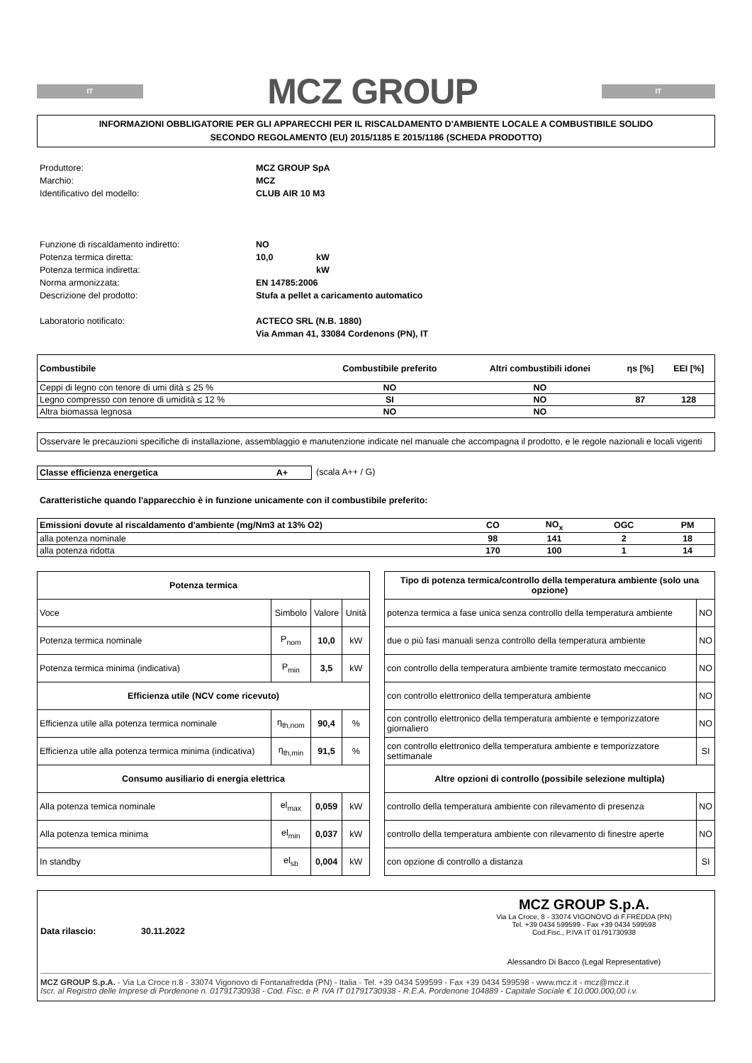IT
MCZ GROUP
IT
INFORMAZIONI OBBLIGATORIE PER GLI APPARECCHI PER IL RISCALDAMENTO D'AMBIENTE LOCALE A COMBUSTIBILE SOLIDO
SECONDO REGOLAMENTO (EU) 2015/1185 E 2015/1186 (SCHEDA PRODOTTO)
Produttore: MCZ GROUP SpA Marchio: MCZ Identificativo del modello: CLUB AIR 10 M3
Funzione di riscaldamento indiretto: NO Potenza termica diretta: 10,0 kW Potenza termica indiretta: kW Norma armonizzata: EN 14785:2006 Descrizione del prodotto: Stufa a pellet a caricamento automatico
Laboratorio notificato: ACTECO SRL (N.B. 1880)
Via Amman 41, 33084 Cordenons (PN), IT
| Combustibile | Combustibile preferito | Altri combustibili idonei | ηs [%] | EEI [%] |
| Ceppi di legno con tenore di umi dità ≤ 25 % | NO | NO | | |
| Legno compresso con tenore di umidità ≤ 12 % | SI | NO | 87 | 128 |
| Altra biomassa legnosa | NO | NO | | |
Osservare le precauzioni specifiche di installazione, assemblaggio e manutenzione indicate nel manuale che accompagna il prodotto, e le regole nazionali e locali vigenti
Classe efficienza energetica A+ (scala A++ / G)
Caratteristiche quando l'apparecchio è in funzione unicamente con il combustibile preferito:
| Emissioni dovute al riscaldamento d'ambiente (mg/Nm3 at 13% O2) | CO | NO<sub>x</sub> | OGC | PM |
| alla potenza nominale | 98 | 141 | 2 | 18 |
| alla potenza ridotta | 170 | 100 | 1 | 14 |
| Potenza termica | | | |
| --- | --- | --- | --- |
| Voce | Simbolo | Valore | Unità |
| Potenza termica nominale | P<sub>nom</sub> | 10,0 | kW |
| Potenza termica minima (indicativa) | P<sub>min</sub> | 3,5 | kW |
| Efficienza utile (NCV come ricevuto) | | | |
| Efficienza utile alla potenza termica nominale | η<sub>th,nom</sub> | 90,4 | % |
| Efficienza utile alla potenza termica minima (indicativa) | η<sub>th,min</sub> | 91,5 | % |
| Consumo ausiliario di energia elettrica | | | |
| Alla potenza temica nominale | el<sub>max</sub> | 0,059 | kW |
| Alla potenza temica minima | el<sub>min</sub> | 0,037 | kW |
| In standby | el<sub>sb</sub> | 0,004 | kW |
| Tipo di potenza termica/controllo della temperatura ambiente (solo una opzione) | |
| --- | --- |
| potenza termica a fase unica senza controllo della temperatura ambiente | NO |
| due o più fasi manuali senza controllo della temperatura ambiente | NO |
| con controllo della temperatura ambiente tramite termostato meccanico | NO |
| con controllo elettronico della temperatura ambiente | NO |
| con controllo elettronico della temperatura ambiente e temporizzatore giornaliero | NO |
| con controllo elettronico della temperatura ambiente e temporizzatore settimanale | SI |
| Altre opzioni di controllo (possibile selezione multipla) | |
| controllo della temperatura ambiente con rilevamento di presenza | NO |
| controllo della temperatura ambiente con rilevamento di finestre aperte | NO |
| con opzione di controllo a distanza | SI |
Data rilascio: 30.11.2022
MCZ GROUP S.p.A.
Via La Croce, 8 - 33074 VIGONOVO di F.FREDDA (PN)
Tel. +39 0434 599599 - Fax +39 0434 599598
Cod.Fisc., P.IVA IT 01791730938
Alessandro Di Bacco (Legal Representative)
MCZ GROUP S.p.A. - Via La Croce n.8 - 33074 Vigonovo di Fontanafredda (PN) - Italia - Tel. +39 0434 599599 - Fax +39 0434 599598 - www.mcz.it - mcz@mcz.it
Iscr. al Registro delle Imprese di Pordenone n. 01791730938 - Cod. Fisc. e P. IVA IT 01791730938 - R.E.A. Pordenone 104889 - Capitale Sociale € 10.000.000,00 i.v.